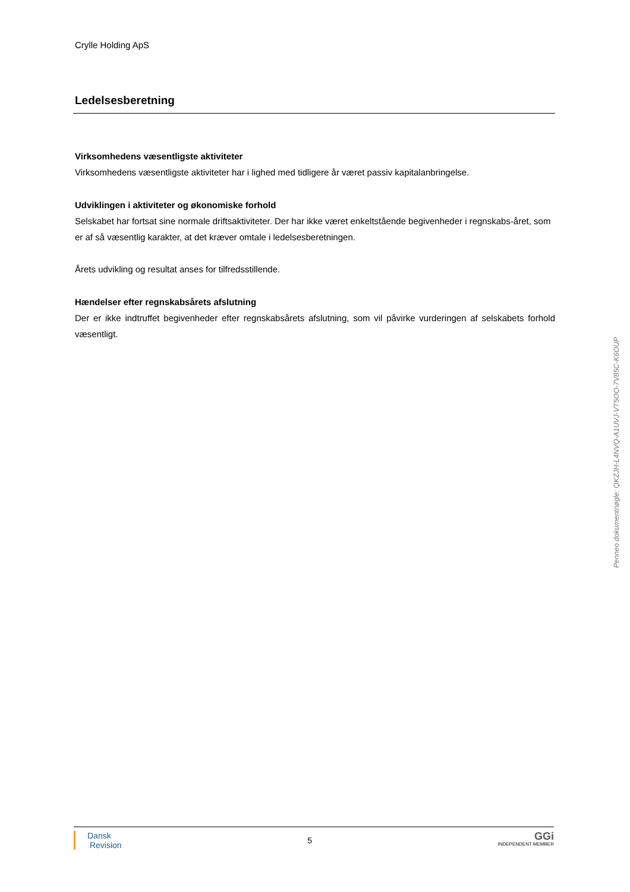Crylle Holding ApS
Ledelsesberetning
Virksomhedens væsentligste aktiviteter
Virksomhedens væsentligste aktiviteter har i lighed med tidligere år været passiv kapitalanbringelse.
Udviklingen i aktiviteter og økonomiske forhold
Selskabet har fortsat sine normale driftsaktiviteter. Der har ikke været enkeltstående begivenheder i regnskabs-året, som er af så væsentlig karakter, at det kræver omtale i ledelsesberetningen.
Årets udvikling og resultat anses for tilfredsstillende.
Hændelser efter regnskabsårets afslutning
Der er ikke indtruffet begivenheder efter regnskabsårets afslutning, som vil påvirke vurderingen af selskabets forhold væsentligt.
Penneo dokumentnøgle: QKZJH-L4NVQ-A1UVJ-VT5OO-7V85C-K6OUP
Dansk
Revision
5
GGi
INDEPENDENT MEMBER